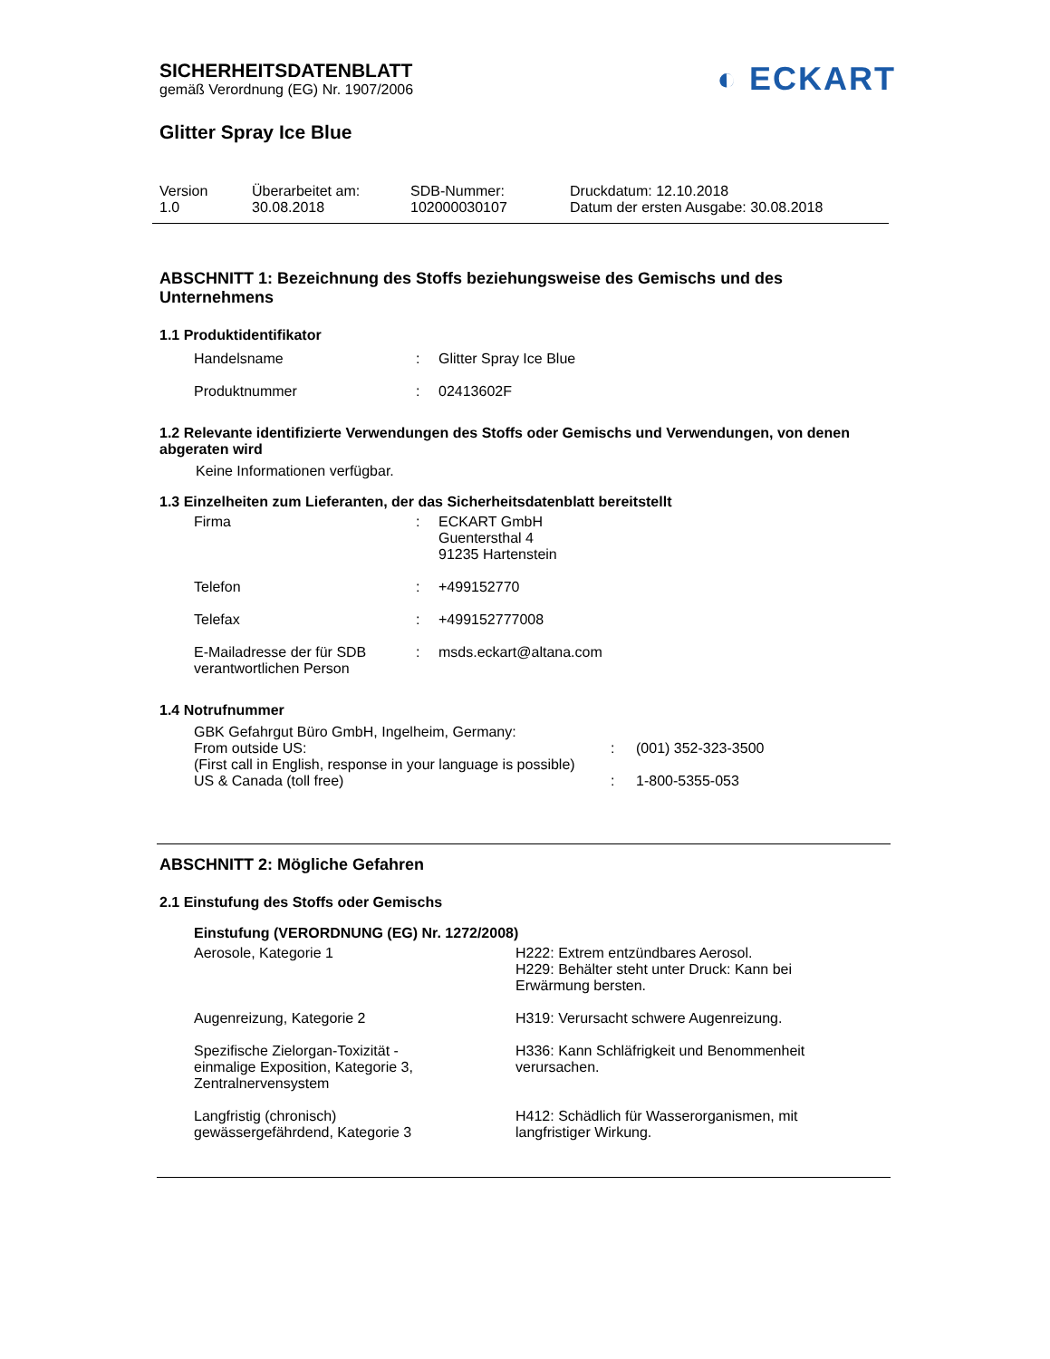◐ ECKART
SICHERHEITSDATENBLATT
gemäß Verordnung (EG) Nr. 1907/2006
Glitter Spray Ice Blue
| Version 1.0 | Überarbeitet am: 30.08.2018 | SDB-Nummer: 102000030107 | Druckdatum: 12.10.2018 Datum der ersten Ausgabe: 30.08.2018 |
ABSCHNITT 1: Bezeichnung des Stoffs beziehungsweise des Gemischs und des Unternehmens
1.1 Produktidentifikator
| Handelsname | : | Glitter Spray Ice Blue |
| Produktnummer | : | 02413602F |
1.2 Relevante identifizierte Verwendungen des Stoffs oder Gemischs und Verwendungen, von denen abgeraten wird
Keine Informationen verfügbar.
1.3 Einzelheiten zum Lieferanten, der das Sicherheitsdatenblatt bereitstellt
| Firma | : | ECKART GmbH Guentersthal 4 91235 Hartenstein |
| Telefon | : | +499152770 |
| Telefax | : | +499152777008 |
| E-Mailadresse der für SDB verantwortlichen Person | : | msds.eckart@altana.com |
1.4 Notrufnummer
| GBK Gefahrgut Büro GmbH, Ingelheim, Germany: | | |
| From outside US: | : | (001) 352-323-3500 |
| (First call in English, response in your language is possible) | | |
| US & Canada (toll free) | : | 1-800-5355-053 |
ABSCHNITT 2: Mögliche Gefahren
2.1 Einstufung des Stoffs oder Gemischs
Einstufung (VERORDNUNG (EG) Nr. 1272/2008)
| Aerosole, Kategorie 1 | H222: Extrem entzündbares Aerosol. H229: Behälter steht unter Druck: Kann bei Erwärmung bersten. |
| Augenreizung, Kategorie 2 | H319: Verursacht schwere Augenreizung. |
| Spezifische Zielorgan-Toxizität - einmalige Exposition, Kategorie 3, Zentralnervensystem | H336: Kann Schläfrigkeit und Benommenheit verursachen. |
| Langfristig (chronisch) gewässergefährdend, Kategorie 3 | H412: Schädlich für Wasserorganismen, mit langfristiger Wirkung. |